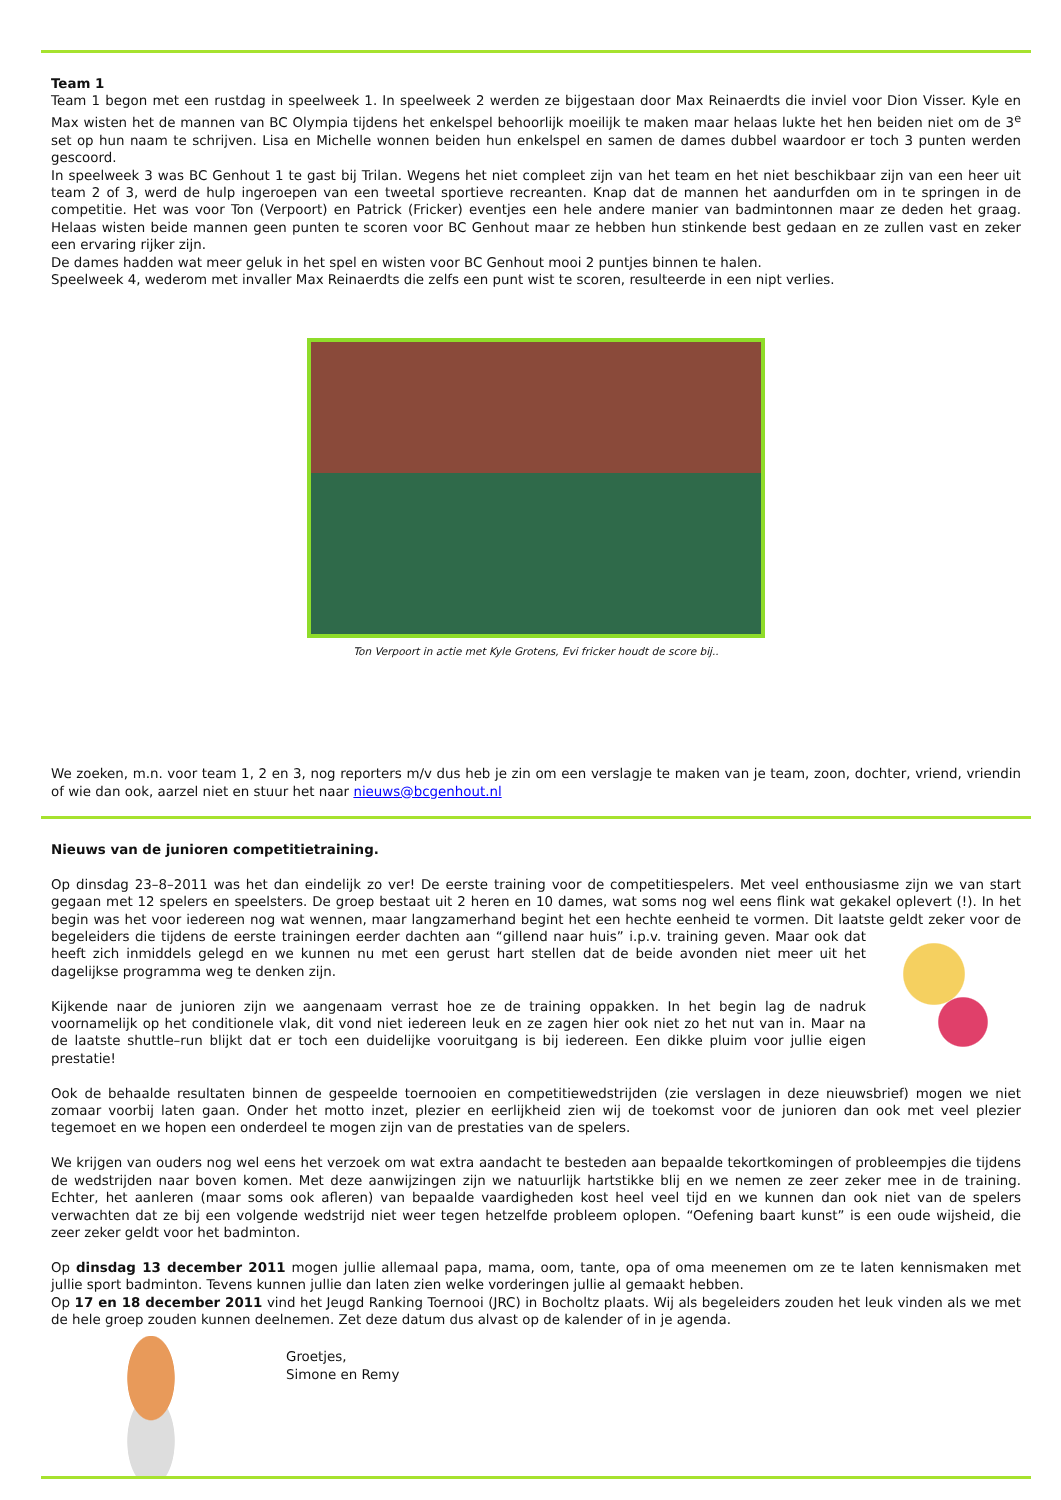Team 1
Team 1 begon met een rustdag in speelweek 1. In speelweek 2 werden ze bijgestaan door Max Reinaerdts die inviel voor Dion Visser. Kyle en Max wisten het de mannen van BC Olympia tijdens het enkelspel behoorlijk moeilijk te maken maar helaas lukte het hen beiden niet om de 3<sup>e</sup> set op hun naam te schrijven. Lisa en Michelle wonnen beiden hun enkelspel en samen de dames dubbel waardoor er toch 3 punten werden gescoord.
In speelweek 3 was BC Genhout 1 te gast bij Trilan. Wegens het niet compleet zijn van het team en het niet beschikbaar zijn van een heer uit team 2 of 3, werd de hulp ingeroepen van een tweetal sportieve recreanten. Knap dat de mannen het aandurfden om in te springen in de competitie. Het was voor Ton (Verpoort) en Patrick (Fricker) eventjes een hele andere manier van badmintonnen maar ze deden het graag. Helaas wisten beide mannen geen punten te scoren voor BC Genhout maar ze hebben hun stinkende best gedaan en ze zullen vast en zeker een ervaring rijker zijn.
De dames hadden wat meer geluk in het spel en wisten voor BC Genhout mooi 2 puntjes binnen te halen.
Speelweek 4, wederom met invaller Max Reinaerdts die zelfs een punt wist te scoren, resulteerde in een nipt verlies.
Ton Verpoort in actie met Kyle Grotens, Evi fricker houdt de score bij..
We zoeken, m.n. voor team 1, 2 en 3, nog reporters m/v dus heb je zin om een verslagje te maken van je team, zoon, dochter, vriend, vriendin of wie dan ook, aarzel niet en stuur het naar nieuws@bcgenhout.nl
Nieuws van de junioren competitietraining.
Op dinsdag 23–8–2011 was het dan eindelijk zo ver! De eerste training voor de competitiespelers. Met veel enthousiasme zijn we van start gegaan met 12 spelers en speelsters. De groep bestaat uit 2 heren en 10 dames, wat soms nog wel eens flink wat gekakel oplevert (!). In het begin was het voor iedereen nog wat wennen, maar langzamerhand begint het een hechte eenheid te vormen. Dit laatste geldt zeker voor de begeleiders die tijdens de eerste trainingen eerder dachten aan “gillend naar huis” i.p.v. training geven. Maar ook dat heeft zich inmiddels gelegd en we kunnen nu met een gerust hart stellen dat de beide avonden niet meer uit het dagelijkse programma weg te denken zijn.
Kijkende naar de junioren zijn we aangenaam verrast hoe ze de training oppakken. In het begin lag de nadruk voornamelijk op het conditionele vlak, dit vond niet iedereen leuk en ze zagen hier ook niet zo het nut van in. Maar na de laatste shuttle–run blijkt dat er toch een duidelijke vooruitgang is bij iedereen. Een dikke pluim voor jullie eigen prestatie!
Ook de behaalde resultaten binnen de gespeelde toernooien en competitiewedstrijden (zie verslagen in deze nieuwsbrief) mogen we niet zomaar voorbij laten gaan. Onder het motto inzet, plezier en eerlijkheid zien wij de toekomst voor de junioren dan ook met veel plezier tegemoet en we hopen een onderdeel te mogen zijn van de prestaties van de spelers.
We krijgen van ouders nog wel eens het verzoek om wat extra aandacht te besteden aan bepaalde tekortkomingen of probleempjes die tijdens de wedstrijden naar boven komen. Met deze aanwijzingen zijn we natuurlijk hartstikke blij en we nemen ze zeer zeker mee in de training. Echter, het aanleren (maar soms ook afleren) van bepaalde vaardigheden kost heel veel tijd en we kunnen dan ook niet van de spelers verwachten dat ze bij een volgende wedstrijd niet weer tegen hetzelfde probleem oplopen. “Oefening baart kunst” is een oude wijsheid, die zeer zeker geldt voor het badminton.
Op dinsdag 13 december 2011 mogen jullie allemaal papa, mama, oom, tante, opa of oma meenemen om ze te laten kennismaken met jullie sport badminton. Tevens kunnen jullie dan laten zien welke vorderingen jullie al gemaakt hebben.
Op 17 en 18 december 2011 vind het Jeugd Ranking Toernooi (JRC) in Bocholtz plaats. Wij als begeleiders zouden het leuk vinden als we met de hele groep zouden kunnen deelnemen. Zet deze datum dus alvast op de kalender of in je agenda.
Groetjes,
Simone en Remy